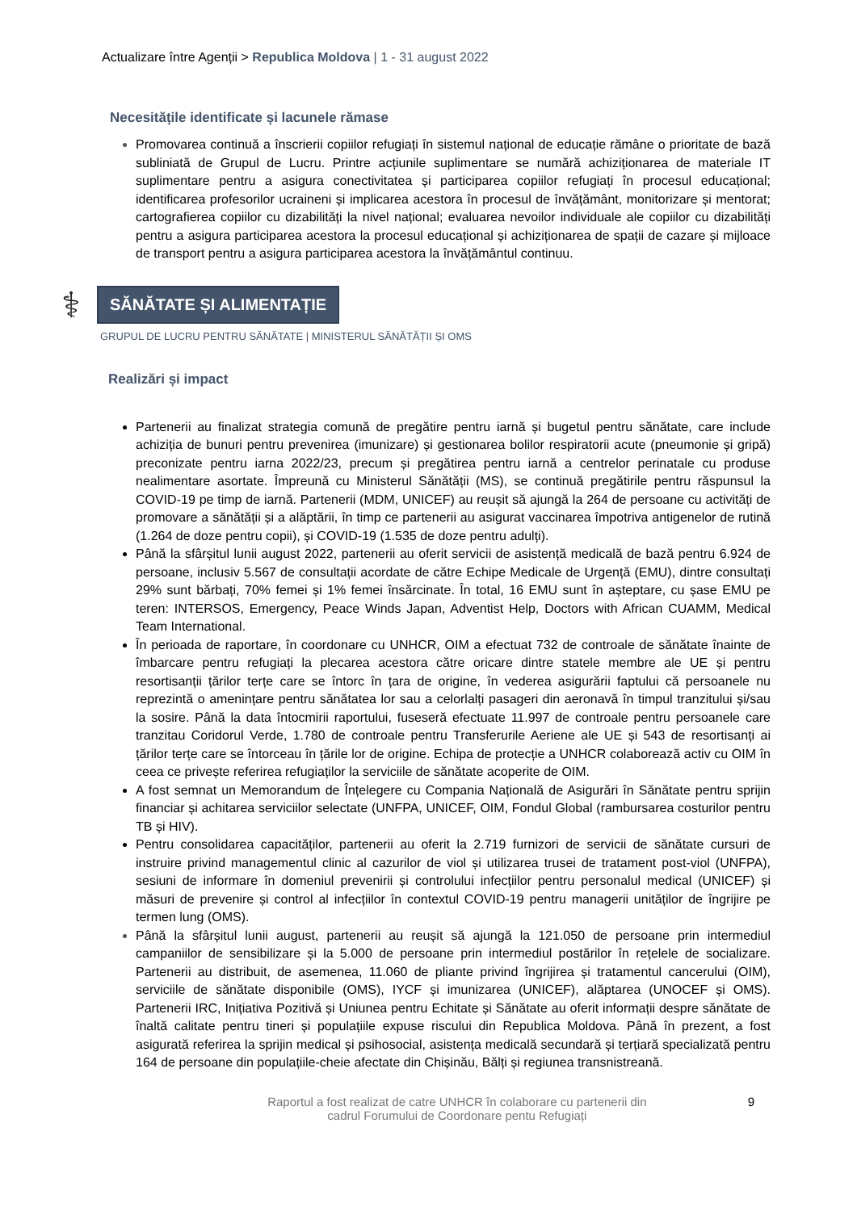Actualizare între Agenții > Republica Moldova | 1 - 31 august 2022
Necesitățile identificate și lacunele rămase
Promovarea continuă a înscrierii copiilor refugiați în sistemul național de educație rămâne o prioritate de bază subliniată de Grupul de Lucru. Printre acțiunile suplimentare se numără achiziționarea de materiale IT suplimentare pentru a asigura conectivitatea și participarea copiilor refugiați în procesul educațional; identificarea profesorilor ucraineni și implicarea acestora în procesul de învățământ, monitorizare și mentorat; cartografierea copiilor cu dizabilități la nivel național; evaluarea nevoilor individuale ale copiilor cu dizabilități pentru a asigura participarea acestora la procesul educațional și achiziționarea de spații de cazare și mijloace de transport pentru a asigura participarea acestora la învățământul continuu.
⚕
SĂNĂTATE ȘI ALIMENTAȚIE
GRUPUL DE LUCRU PENTRU SĂNĂTATE | MINISTERUL SĂNĂTĂȚII ȘI OMS
Realizări și impact
Partenerii au finalizat strategia comună de pregătire pentru iarnă și bugetul pentru sănătate, care include achiziția de bunuri pentru prevenirea (imunizare) și gestionarea bolilor respiratorii acute (pneumonie și gripă) preconizate pentru iarna 2022/23, precum și pregătirea pentru iarnă a centrelor perinatale cu produse nealimentare asortate. Împreună cu Ministerul Sănătății (MS), se continuă pregătirile pentru răspunsul la COVID-19 pe timp de iarnă. Partenerii (MDM, UNICEF) au reușit să ajungă la 264 de persoane cu activități de promovare a sănătății și a alăptării, în timp ce partenerii au asigurat vaccinarea împotriva antigenelor de rutină (1.264 de doze pentru copii), și COVID-19 (1.535 de doze pentru adulți).
Până la sfârșitul lunii august 2022, partenerii au oferit servicii de asistență medicală de bază pentru 6.924 de persoane, inclusiv 5.567 de consultații acordate de către Echipe Medicale de Urgență (EMU), dintre consultați 29% sunt bărbați, 70% femei și 1% femei însărcinate. În total, 16 EMU sunt în așteptare, cu șase EMU pe teren: INTERSOS, Emergency, Peace Winds Japan, Adventist Help, Doctors with African CUAMM, Medical Team International.
În perioada de raportare, în coordonare cu UNHCR, OIM a efectuat 732 de controale de sănătate înainte de îmbarcare pentru refugiați la plecarea acestora către oricare dintre statele membre ale UE și pentru resortisanții țărilor terțe care se întorc în țara de origine, în vederea asigurării faptului că persoanele nu reprezintă o amenințare pentru sănătatea lor sau a celorlalți pasageri din aeronavă în timpul tranzitului și/sau la sosire. Până la data întocmirii raportului, fuseseră efectuate 11.997 de controale pentru persoanele care tranzitau Coridorul Verde, 1.780 de controale pentru Transferurile Aeriene ale UE și 543 de resortisanți ai țărilor terțe care se întorceau în țările lor de origine. Echipa de protecție a UNHCR colaborează activ cu OIM în ceea ce privește referirea refugiaților la serviciile de sănătate acoperite de OIM.
A fost semnat un Memorandum de Înțelegere cu Compania Națională de Asigurări în Sănătate pentru sprijin financiar și achitarea serviciilor selectate (UNFPA, UNICEF, OIM, Fondul Global (rambursarea costurilor pentru TB și HIV).
Pentru consolidarea capacităților, partenerii au oferit la 2.719 furnizori de servicii de sănătate cursuri de instruire privind managementul clinic al cazurilor de viol și utilizarea trusei de tratament post-viol (UNFPA), sesiuni de informare în domeniul prevenirii și controlului infecțiilor pentru personalul medical (UNICEF) și măsuri de prevenire și control al infecțiilor în contextul COVID-19 pentru managerii unităților de îngrijire pe termen lung (OMS).
Până la sfârșitul lunii august, partenerii au reușit să ajungă la 121.050 de persoane prin intermediul campaniilor de sensibilizare și la 5.000 de persoane prin intermediul postărilor în rețelele de socializare. Partenerii au distribuit, de asemenea, 11.060 de pliante privind îngrijirea și tratamentul cancerului (OIM), serviciile de sănătate disponibile (OMS), IYCF și imunizarea (UNICEF), alăptarea (UNOCEF și OMS). Partenerii IRC, Inițiativa Pozitivă și Uniunea pentru Echitate și Sănătate au oferit informații despre sănătate de înaltă calitate pentru tineri și populațiile expuse riscului din Republica Moldova. Până în prezent, a fost asigurată referirea la sprijin medical și psihosocial, asistența medicală secundară și terțiară specializată pentru 164 de persoane din populațiile-cheie afectate din Chișinău, Bălți și regiunea transnistreană.
Raportul a fost realizat de catre UNHCR în colaborare cu partenerii din
cadrul Forumului de Coordonare pentu Refugiați
9